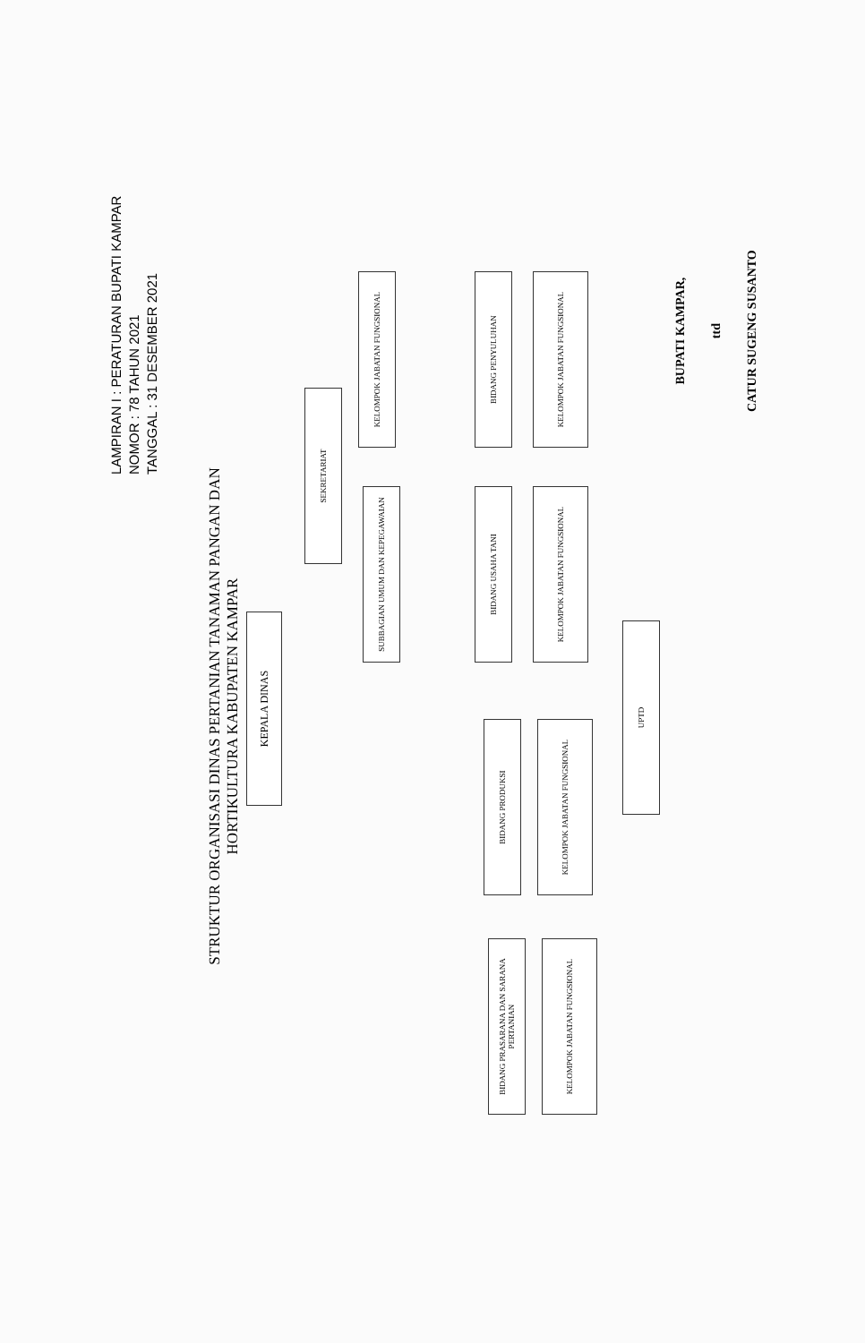LAMPIRAN I : PERATURAN BUPATI KAMPAR
NOMOR : 78 TAHUN 2021
TANGGAL : 31 DESEMBER 2021
STRUKTUR ORGANISASI DINAS PERTANIAN TANAMAN PANGAN DAN
HORTIKULTURA KABUPATEN KAMPAR
KEPALA DINAS
SEKRETARIAT
KELOMPOK JABATAN FUNGSIONAL
SUBBAGIAN UMUM DAN KEPEGAWAIAN
BIDANG PENYULUHAN
KELOMPOK JABATAN FUNGSIONAL
BIDANG USAHA TANI
KELOMPOK JABATAN FUNGSIONAL
UPTD
BIDANG PRODUKSI
KELOMPOK JABATAN FUNGSIONAL
BIDANG PRASARANA DAN SARANA PERTANIAN
KELOMPOK JABATAN FUNGSIONAL
BUPATI KAMPAR,
ttd
CATUR SUGENG SUSANTO